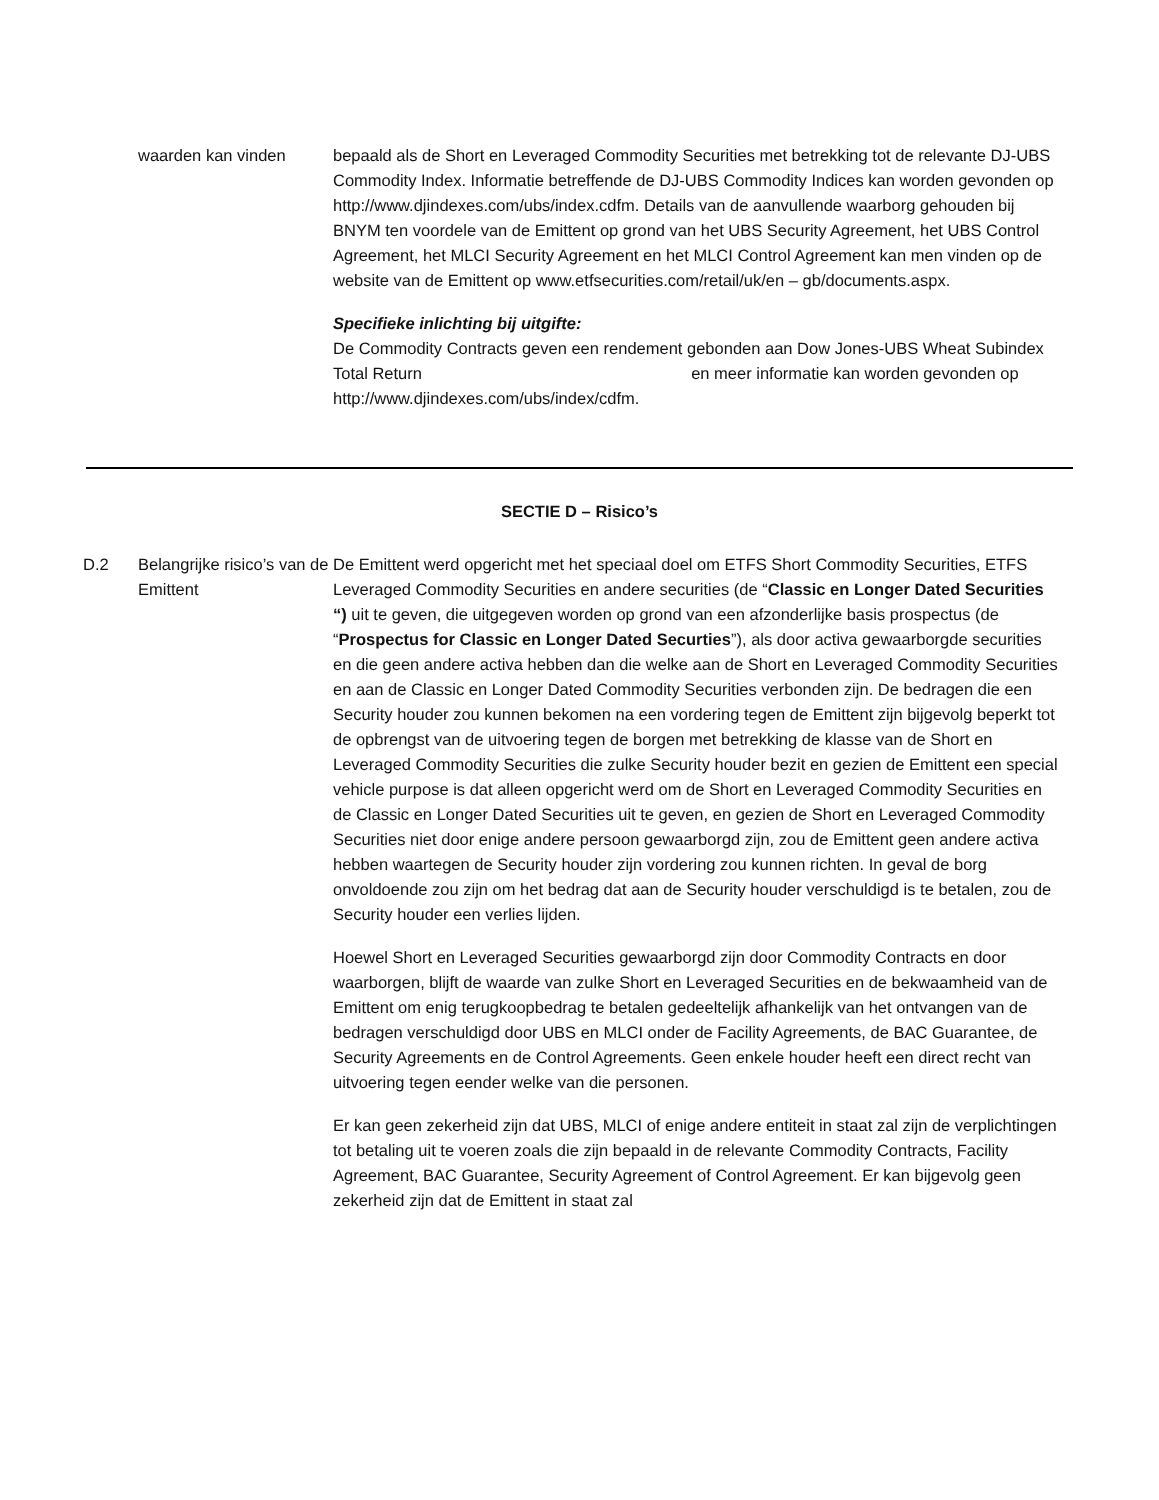waarden kan vinden bepaald als de Short en Leveraged Commodity Securities met betrekking tot de relevante DJ-UBS Commodity Index. Informatie betreffende de DJ-UBS Commodity Indices kan worden gevonden op http://www.djindexes.com/ubs/index.cdfm. Details van de aanvullende waarborg gehouden bij BNYM ten voordele van de Emittent op grond van het UBS Security Agreement, het UBS Control Agreement, het MLCI Security Agreement en het MLCI Control Agreement kan men vinden op de website van de Emittent op www.etfsecurities.com/retail/uk/en – gb/documents.aspx.
Specifieke inlichting bij uitgifte:
De Commodity Contracts geven een rendement gebonden aan Dow Jones-UBS Wheat Subindex Total Return en meer informatie kan worden gevonden op http://www.djindexes.com/ubs/index/cdfm.
SECTIE D – Risico’s
D.2 Belangrijke risico’s van de Emittent
De Emittent werd opgericht met het speciaal doel om ETFS Short Commodity Securities, ETFS Leveraged Commodity Securities en andere securities (de “Classic en Longer Dated Securities “) uit te geven, die uitgegeven worden op grond van een afzonderlijke basis prospectus (de “Prospectus for Classic en Longer Dated Securties”), als door activa gewaarborgde securities en die geen andere activa hebben dan die welke aan de Short en Leveraged Commodity Securities en aan de Classic en Longer Dated Commodity Securities verbonden zijn. De bedragen die een Security houder zou kunnen bekomen na een vordering tegen de Emittent zijn bijgevolg beperkt tot de opbrengst van de uitvoering tegen de borgen met betrekking de klasse van de Short en Leveraged Commodity Securities die zulke Security houder bezit en gezien de Emittent een special vehicle purpose is dat alleen opgericht werd om de Short en Leveraged Commodity Securities en de Classic en Longer Dated Securities uit te geven, en gezien de Short en Leveraged Commodity Securities niet door enige andere persoon gewaarborgd zijn, zou de Emittent geen andere activa hebben waartegen de Security houder zijn vordering zou kunnen richten. In geval de borg onvoldoende zou zijn om het bedrag dat aan de Security houder verschuldigd is te betalen, zou de Security houder een verlies lijden.
Hoewel Short en Leveraged Securities gewaarborgd zijn door Commodity Contracts en door waarborgen, blijft de waarde van zulke Short en Leveraged Securities en de bekwaamheid van de Emittent om enig terugkoopbedrag te betalen gedeeltelijk afhankelijk van het ontvangen van de bedragen verschuldigd door UBS en MLCI onder de Facility Agreements, de BAC Guarantee, de Security Agreements en de Control Agreements. Geen enkele houder heeft een direct recht van uitvoering tegen eender welke van die personen.
Er kan geen zekerheid zijn dat UBS, MLCI of enige andere entiteit in staat zal zijn de verplichtingen tot betaling uit te voeren zoals die zijn bepaald in de relevante Commodity Contracts, Facility Agreement, BAC Guarantee, Security Agreement of Control Agreement. Er kan bijgevolg geen zekerheid zijn dat de Emittent in staat zal